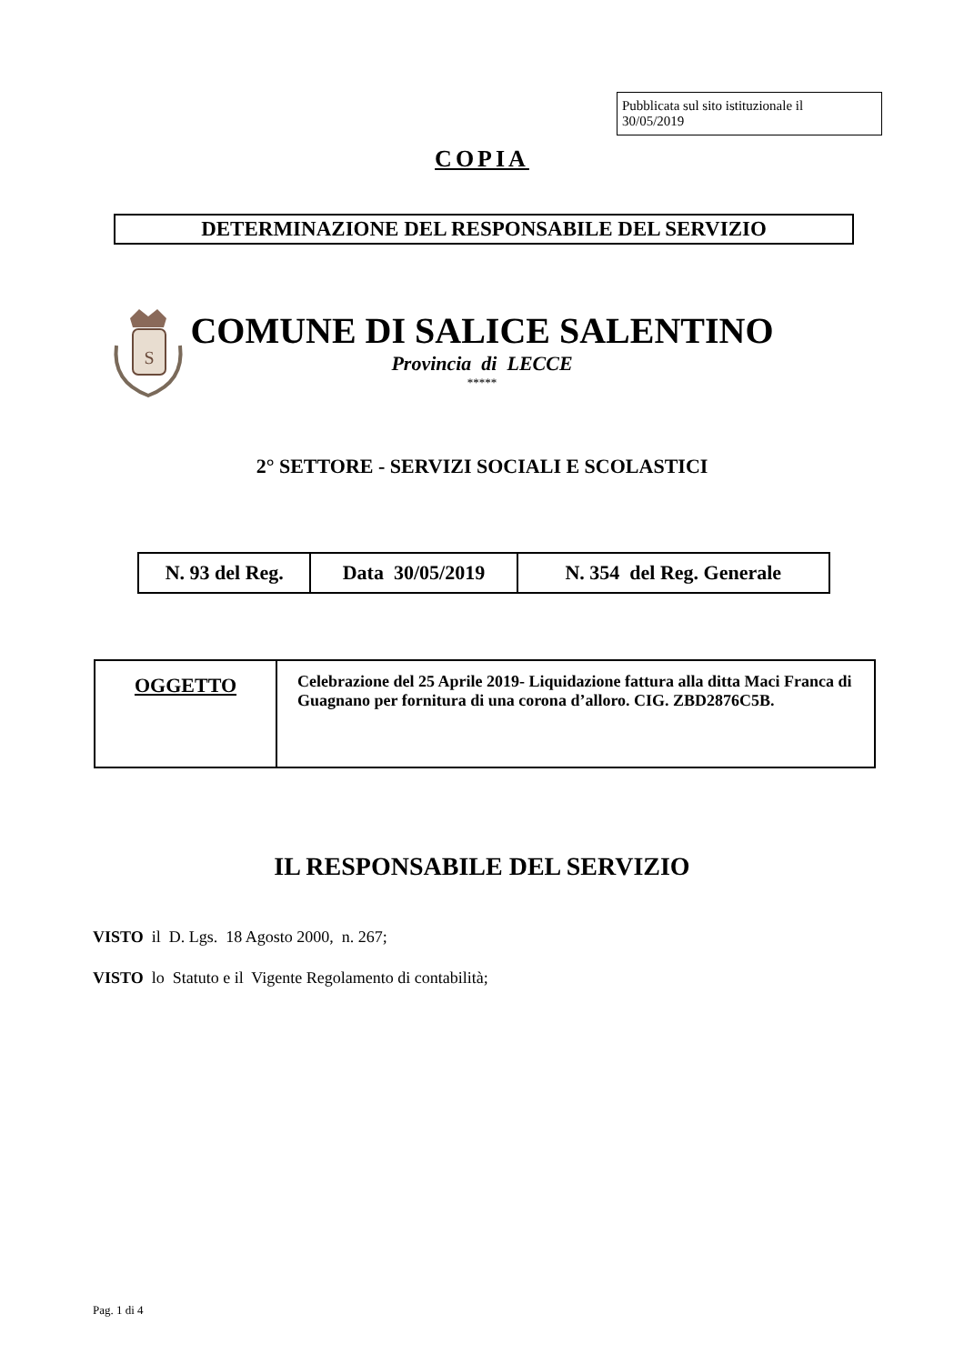Pubblicata sul sito istituzionale il
30/05/2019
COPIA
DETERMINAZIONE DEL RESPONSABILE DEL SERVIZIO
S
COMUNE DI SALICE SALENTINO
Provincia di LECCE
*****
2° SETTORE - SERVIZI SOCIALI E SCOLASTICI
| N. 93 del Reg. | Data 30/05/2019 | N. 354 del Reg. Generale |
| OGGETTO | Celebrazione del 25 Aprile 2019- Liquidazione fattura alla ditta Maci Franca di Guagnano per fornitura di una corona d’alloro. CIG. ZBD2876C5B. |
IL RESPONSABILE DEL SERVIZIO
VISTO il D. Lgs. 18 Agosto 2000, n. 267;
VISTO lo Statuto e il Vigente Regolamento di contabilità;
Pag. 1 di 4